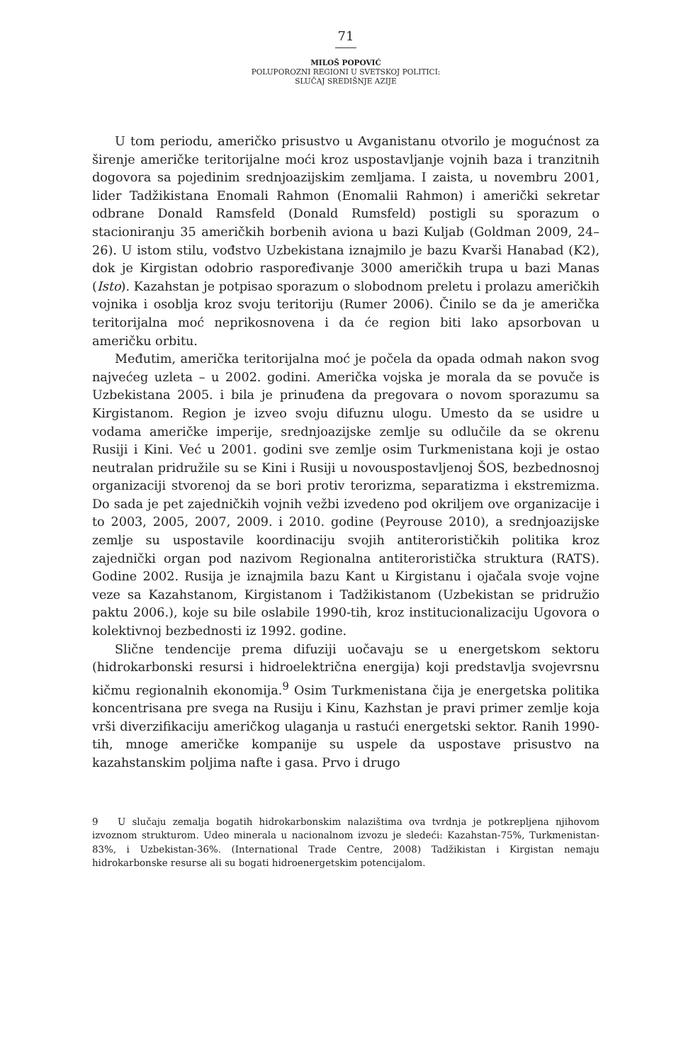71
MILOŠ POPOVIĆ
POLUPOROZNI REGIONI U SVETSKOJ POLITICI:
SLUČAJ SREDIŠNJE AZIJE
U tom periodu, američko prisustvo u Avganistanu otvorilo je mogućnost za širenje američke teritorijalne moći kroz uspostavljanje vojnih baza i tranzitnih dogovora sa pojedinim srednjoazijskim zemljama. I zaista, u novembru 2001, lider Tadžikistana Enomali Rahmon (Enomalii Rahmon) i američki sekretar odbrane Donald Ramsfeld (Donald Rumsfeld) postigli su sporazum o stacioniranju 35 američkih borbenih aviona u bazi Kuljab (Goldman 2009, 24–26). U istom stilu, vođstvo Uzbekistana iznajmilo je bazu Kvarši Hanabad (K2), dok je Kirgistan odobrio raspoređivanje 3000 američkih trupa u bazi Manas (Isto). Kazahstan je potpisao sporazum o slobodnom preletu i prolazu američkih vojnika i osoblja kroz svoju teritoriju (Rumer 2006). Činilo se da je američka teritorijalna moć neprikosnovena i da će region biti lako apsorbovan u američku orbitu.
Međutim, američka teritorijalna moć je počela da opada odmah nakon svog najvećeg uzleta – u 2002. godini. Američka vojska je morala da se povuče is Uzbekistana 2005. i bila je prinuđena da pregovara o novom sporazumu sa Kirgistanom. Region je izveo svoju difuznu ulogu. Umesto da se usidre u vodama američke imperije, srednjoazijske zemlje su odlučile da se okrenu Rusiji i Kini. Već u 2001. godini sve zemlje osim Turkmenistana koji je ostao neutralan pridružile su se Kini i Rusiji u novouspostavljenoj ŠOS, bezbednosnoj organizaciji stvorenoj da se bori protiv terorizma, separatizma i ekstremizma. Do sada je pet zajedničkih vojnih vežbi izvedeno pod okriljem ove organizacije i to 2003, 2005, 2007, 2009. i 2010. godine (Peyrouse 2010), a srednjoazijske zemlje su uspostavile koordinaciju svojih antiterorističkih politika kroz zajednički organ pod nazivom Regionalna antiteroristička struktura (RATS). Godine 2002. Rusija je iznajmila bazu Kant u Kirgistanu i ojačala svoje vojne veze sa Kazahstanom, Kirgistanom i Tadžikistanom (Uzbekistan se pridružio paktu 2006.), koje su bile oslabile 1990-tih, kroz institucionalizaciju Ugovora o kolektivnoj bezbednosti iz 1992. godine.
Slične tendencije prema difuziji uočavaju se u energetskom sektoru (hidrokarbonski resursi i hidroelektrična energija) koji predstavlja svojevrsnu kičmu regionalnih ekonomija.<sup>9</sup> Osim Turkmenistana čija je energetska politika koncentrisana pre svega na Rusiju i Kinu, Kazhstan je pravi primer zemlje koja vrši diverzifikaciju američkog ulaganja u rastući energetski sektor. Ranih 1990-tih, mnoge američke kompanije su uspele da uspostave prisustvo na kazahstanskim poljima nafte i gasa. Prvo i drugo
9 U slučaju zemalja bogatih hidrokarbonskim nalazištima ova tvrdnja je potkrepljena njihovom izvoznom strukturom. Udeo minerala u nacionalnom izvozu je sledeći: Kazahstan-75%, Turkmenistan-83%, i Uzbekistan-36%. (International Trade Centre, 2008) Tadžikistan i Kirgistan nemaju hidrokarbonske resurse ali su bogati hidroenergetskim potencijalom.